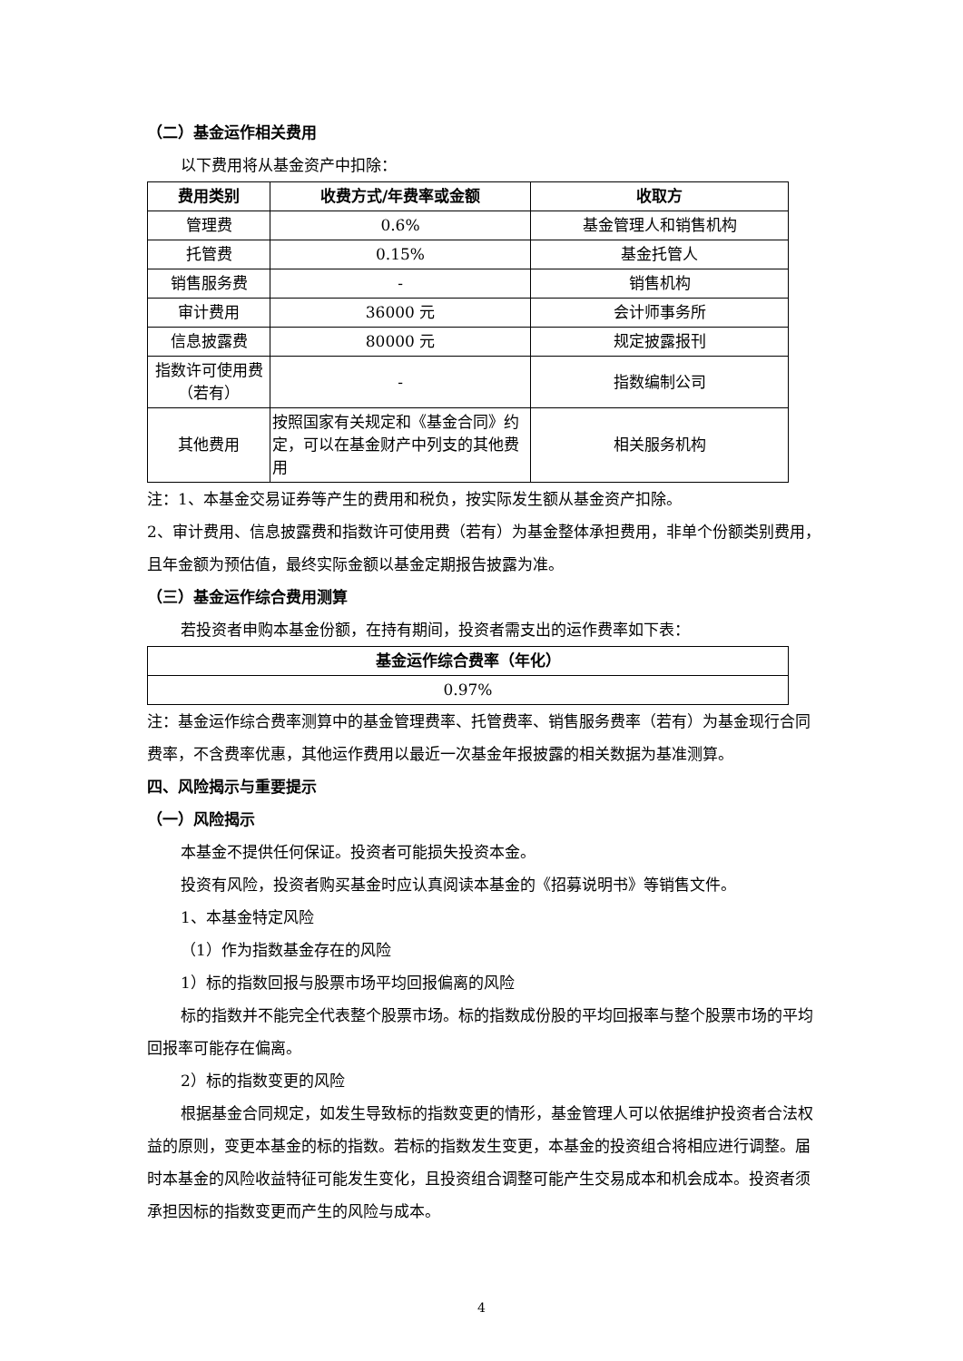（二）基金运作相关费用
以下费用将从基金资产中扣除：
| 费用类别 | 收费方式/年费率或金额 | 收取方 |
| --- | --- | --- |
| 管理费 | 0.6% | 基金管理人和销售机构 |
| 托管费 | 0.15% | 基金托管人 |
| 销售服务费 | - | 销售机构 |
| 审计费用 | 36000 元 | 会计师事务所 |
| 信息披露费 | 80000 元 | 规定披露报刊 |
| 指数许可使用费（若有） | - | 指数编制公司 |
| 其他费用 | 按照国家有关规定和《基金合同》约定，可以在基金财产中列支的其他费用 | 相关服务机构 |
注：1、本基金交易证券等产生的费用和税负，按实际发生额从基金资产扣除。
2、审计费用、信息披露费和指数许可使用费（若有）为基金整体承担费用，非单个份额类别费用，且年金额为预估值，最终实际金额以基金定期报告披露为准。
（三）基金运作综合费用测算
若投资者申购本基金份额，在持有期间，投资者需支出的运作费率如下表：
| 基金运作综合费率（年化） |
| --- |
| 0.97% |
注：基金运作综合费率测算中的基金管理费率、托管费率、销售服务费率（若有）为基金现行合同费率，不含费率优惠，其他运作费用以最近一次基金年报披露的相关数据为基准测算。
四、风险揭示与重要提示
（一）风险揭示
本基金不提供任何保证。投资者可能损失投资本金。
投资有风险，投资者购买基金时应认真阅读本基金的《招募说明书》等销售文件。
1、本基金特定风险
（1）作为指数基金存在的风险
1）标的指数回报与股票市场平均回报偏离的风险
标的指数并不能完全代表整个股票市场。标的指数成份股的平均回报率与整个股票市场的平均回报率可能存在偏离。
2）标的指数变更的风险
根据基金合同规定，如发生导致标的指数变更的情形，基金管理人可以依据维护投资者合法权益的原则，变更本基金的标的指数。若标的指数发生变更，本基金的投资组合将相应进行调整。届时本基金的风险收益特征可能发生变化，且投资组合调整可能产生交易成本和机会成本。投资者须承担因标的指数变更而产生的风险与成本。
4